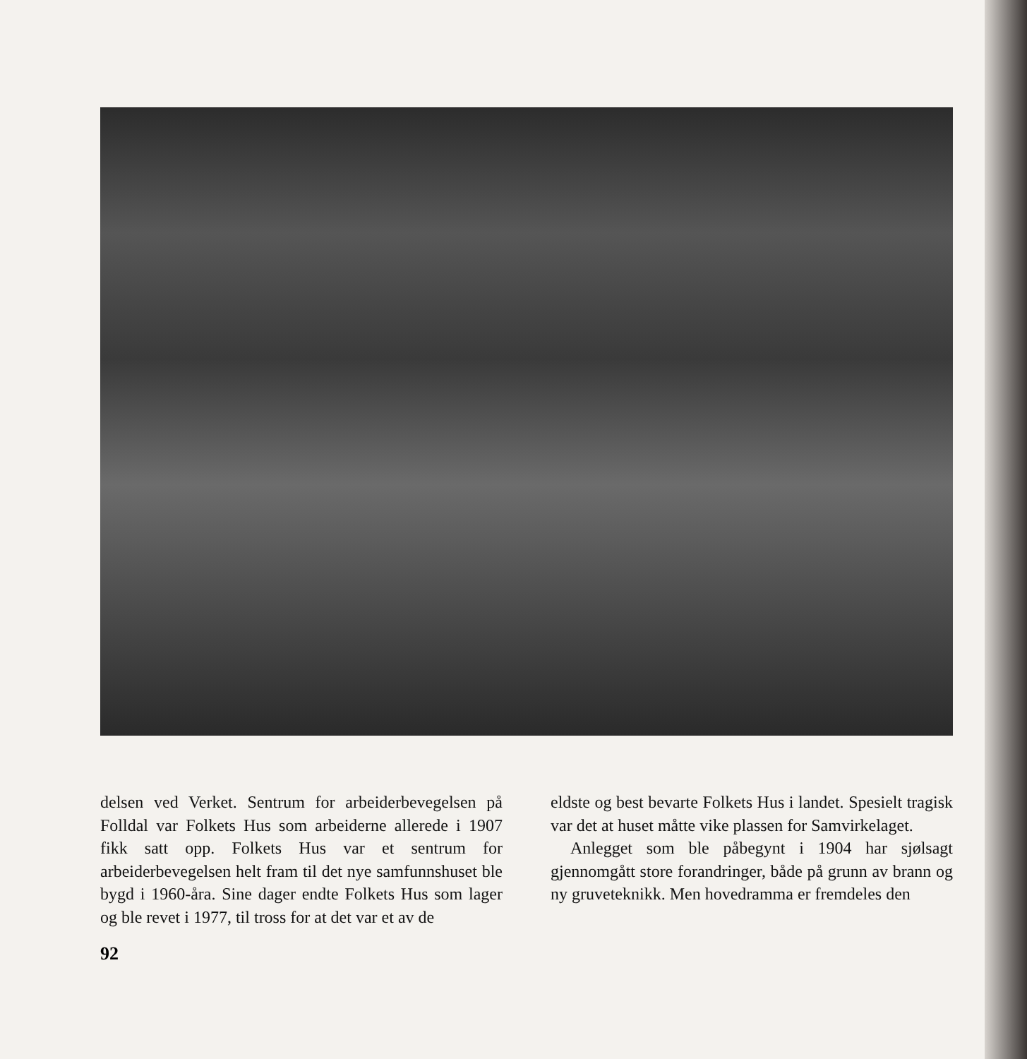delsen ved Verket. Sentrum for arbeiderbevegelsen på Folldal var Folkets Hus som arbeiderne allerede i 1907 fikk satt opp. Folkets Hus var et sentrum for arbeiderbevegelsen helt fram til det nye samfunnshuset ble bygd i 1960-åra. Sine dager endte Folkets Hus som lager og ble revet i 1977, til tross for at det var et av de
eldste og best bevarte Folkets Hus i landet. Spesielt tragisk var det at huset måtte vike plassen for Samvirkelaget.
Anlegget som ble påbegynt i 1904 har sjølsagt gjennomgått store forandringer, både på grunn av brann og ny gruveteknikk. Men hovedramma er fremdeles den
92